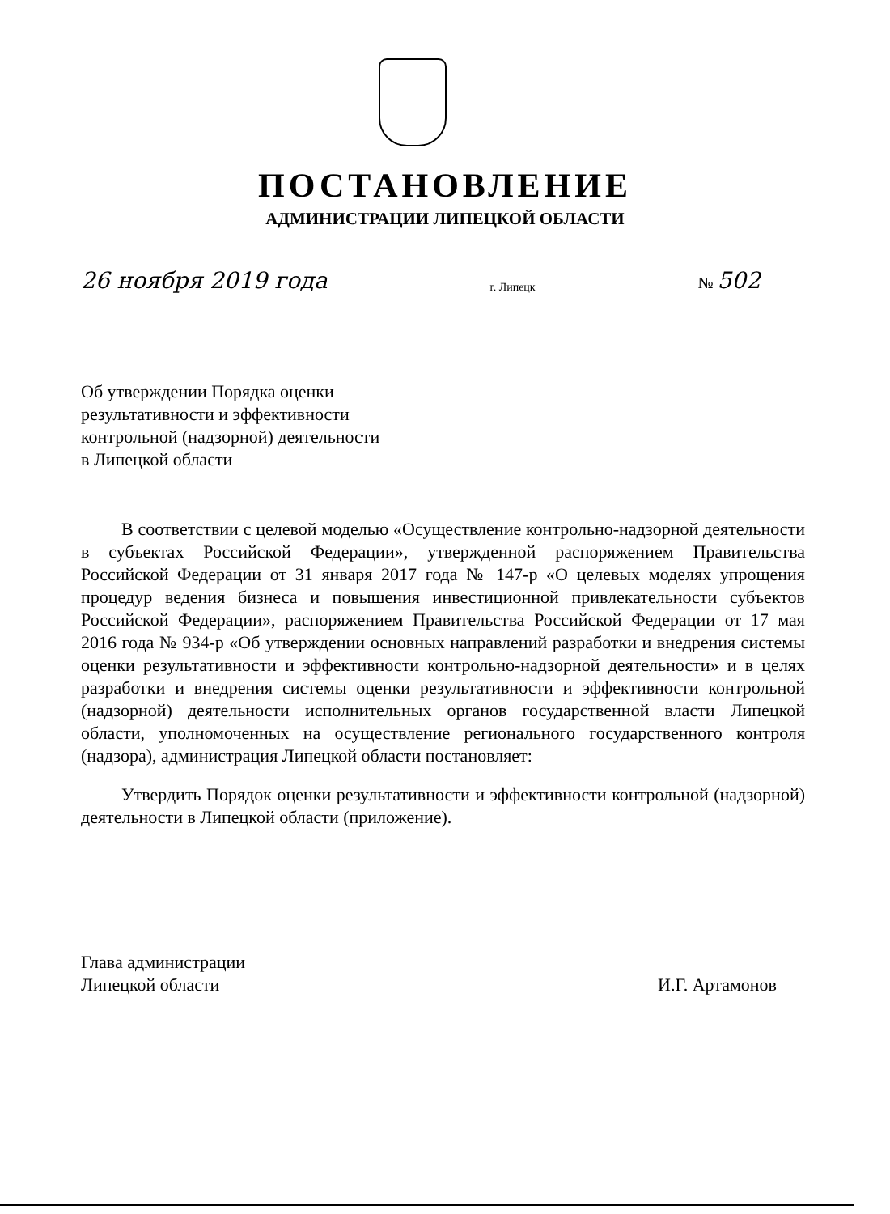ПОСТАНОВЛЕНИЕ
АДМИНИСТРАЦИИ ЛИПЕЦКОЙ ОБЛАСТИ
26 ноября 2019 года г. Липецк № 502
Об утверждении Порядка оценки
результативности и эффективности
контрольной (надзорной) деятельности
в Липецкой области
В соответствии с целевой моделью «Осуществление контрольно-надзорной деятельности в субъектах Российской Федерации», утвержденной распоряжением Правительства Российской Федерации от 31 января 2017 года № 147-р «О целевых моделях упрощения процедур ведения бизнеса и повышения инвестиционной привлекательности субъектов Российской Федерации», распоряжением Правительства Российской Федерации от 17 мая 2016 года № 934-р «Об утверждении основных направлений разработки и внедрения системы оценки результативности и эффективности контрольно-надзорной деятельности» и в целях разработки и внедрения системы оценки результативности и эффективности контрольной (надзорной) деятельности исполнительных органов государственной власти Липецкой области, уполномоченных на осуществление регионального государственного контроля (надзора), администрация Липецкой области постановляет:
Утвердить Порядок оценки результативности и эффективности контрольной (надзорной) деятельности в Липецкой области (приложение).
Глава администрации
Липецкой области
И.Г. Артамонов